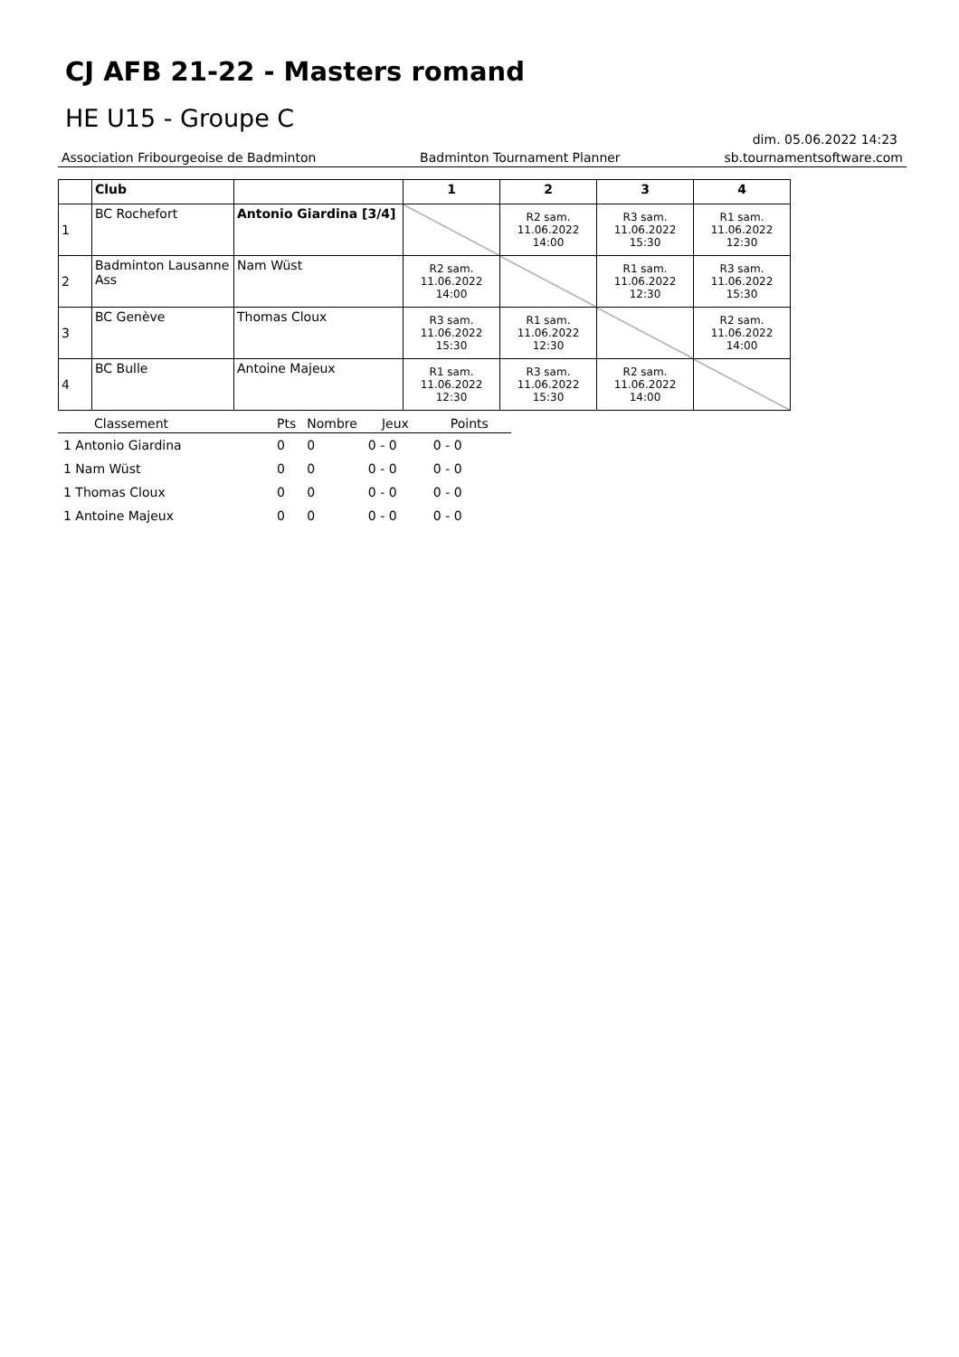CJ AFB 21-22 - Masters romand
HE U15 - Groupe C
dim. 05.06.2022 14:23
Association Fribourgeoise de Badminton Badminton Tournament Planner sb.tournamentsoftware.com
| | Club | | 1 | 2 | 3 | 4 |
| --- | --- | --- | --- | --- | --- | --- |
| 1 | BC Rochefort | Antonio Giardina [3/4] | | R2 sam. 11.06.2022 14:00 | R3 sam. 11.06.2022 15:30 | R1 sam. 11.06.2022 12:30 |
| 2 | Badminton Lausanne Ass | Nam Wüst | R2 sam. 11.06.2022 14:00 | | R1 sam. 11.06.2022 12:30 | R3 sam. 11.06.2022 15:30 |
| 3 | BC Genève | Thomas Cloux | R3 sam. 11.06.2022 15:30 | R1 sam. 11.06.2022 12:30 | | R2 sam. 11.06.2022 14:00 |
| 4 | BC Bulle | Antoine Majeux | R1 sam. 11.06.2022 12:30 | R3 sam. 11.06.2022 15:30 | R2 sam. 11.06.2022 14:00 | |
| Classement | Pts | Nombre | Jeux | Points |
| --- | --- | --- | --- | --- |
| 1 Antonio Giardina | 0 | 0 | 0 - 0 | 0 - 0 |
| 1 Nam Wüst | 0 | 0 | 0 - 0 | 0 - 0 |
| 1 Thomas Cloux | 0 | 0 | 0 - 0 | 0 - 0 |
| 1 Antoine Majeux | 0 | 0 | 0 - 0 | 0 - 0 |